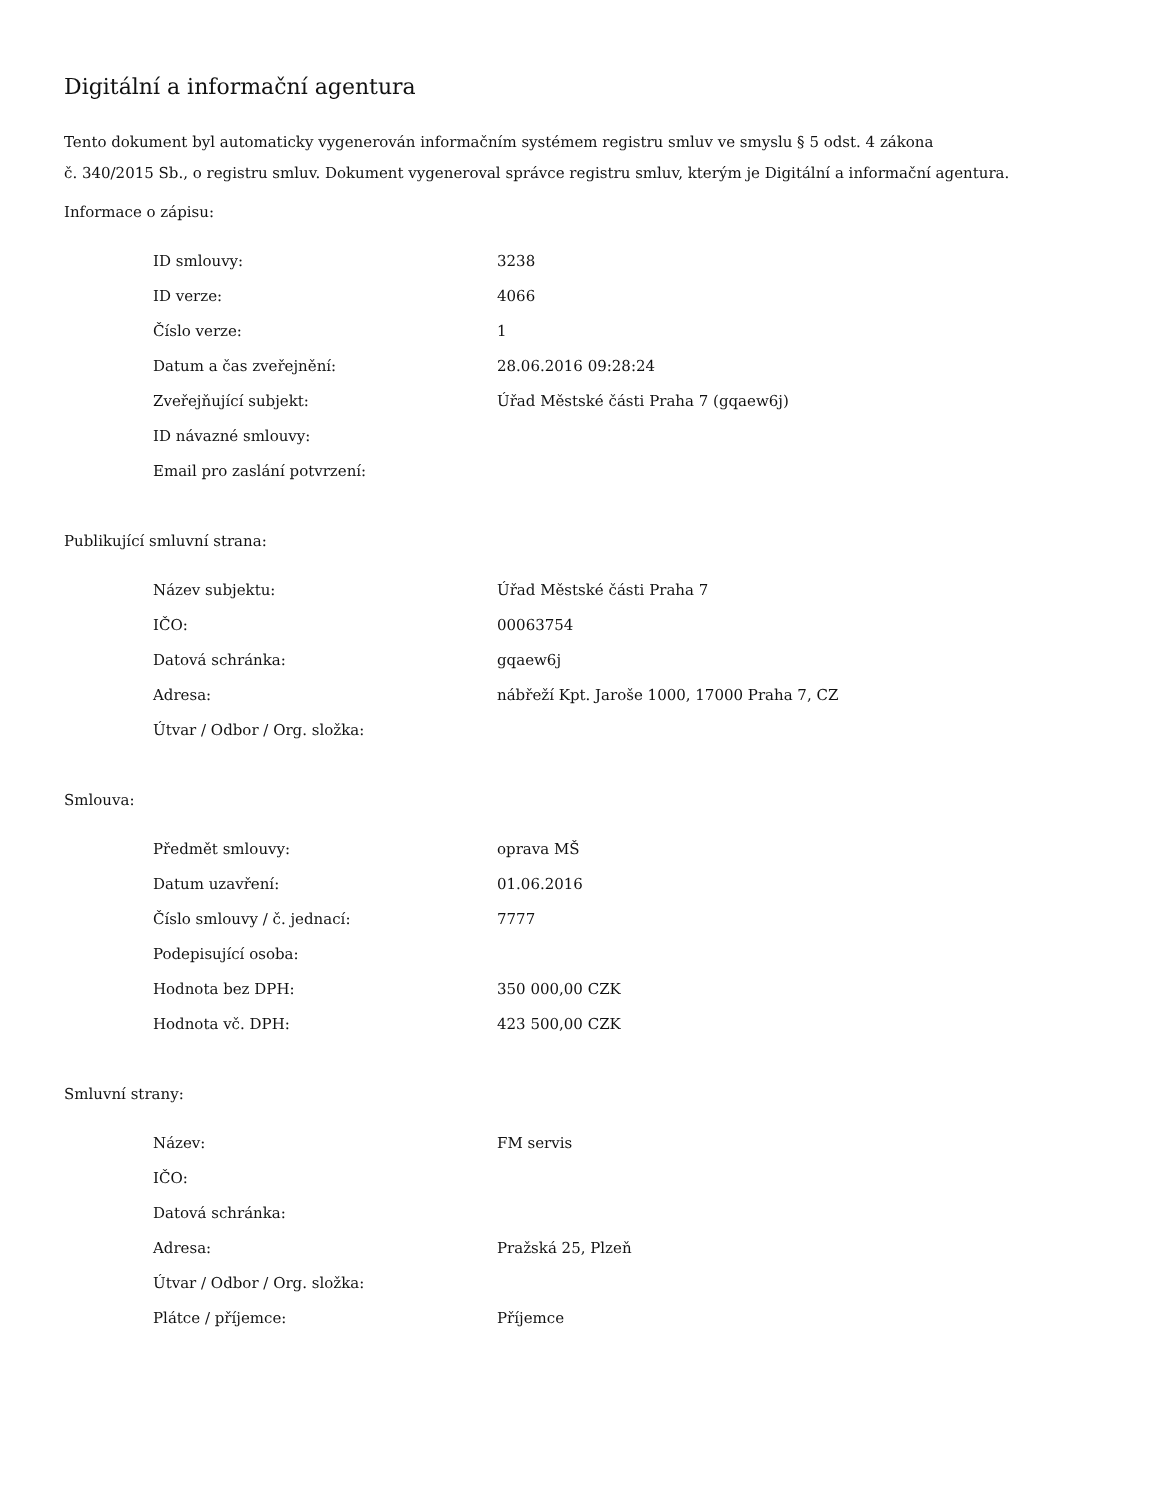Digitální a informační agentura
Tento dokument byl automaticky vygenerován informačním systémem registru smluv ve smyslu § 5 odst. 4 zákona
č. 340/2015 Sb., o registru smluv. Dokument vygeneroval správce registru smluv, kterým je Digitální a informační agentura.
Informace o zápisu:
| ID smlouvy: | 3238 |
| ID verze: | 4066 |
| Číslo verze: | 1 |
| Datum a čas zveřejnění: | 28.06.2016 09:28:24 |
| Zveřejňující subjekt: | Úřad Městské části Praha 7 (gqaew6j) |
| ID návazné smlouvy: | |
| Email pro zaslání potvrzení: | |
Publikující smluvní strana:
| Název subjektu: | Úřad Městské části Praha 7 |
| IČO: | 00063754 |
| Datová schránka: | gqaew6j |
| Adresa: | nábřeží Kpt. Jaroše 1000, 17000 Praha 7, CZ |
| Útvar / Odbor / Org. složka: | |
Smlouva:
| Předmět smlouvy: | oprava MŠ |
| Datum uzavření: | 01.06.2016 |
| Číslo smlouvy / č. jednací: | 7777 |
| Podepisující osoba: | |
| Hodnota bez DPH: | 350 000,00 CZK |
| Hodnota vč. DPH: | 423 500,00 CZK |
Smluvní strany:
| Název: | FM servis |
| IČO: | |
| Datová schránka: | |
| Adresa: | Pražská 25, Plzeň |
| Útvar / Odbor / Org. složka: | |
| Plátce / příjemce: | Příjemce |